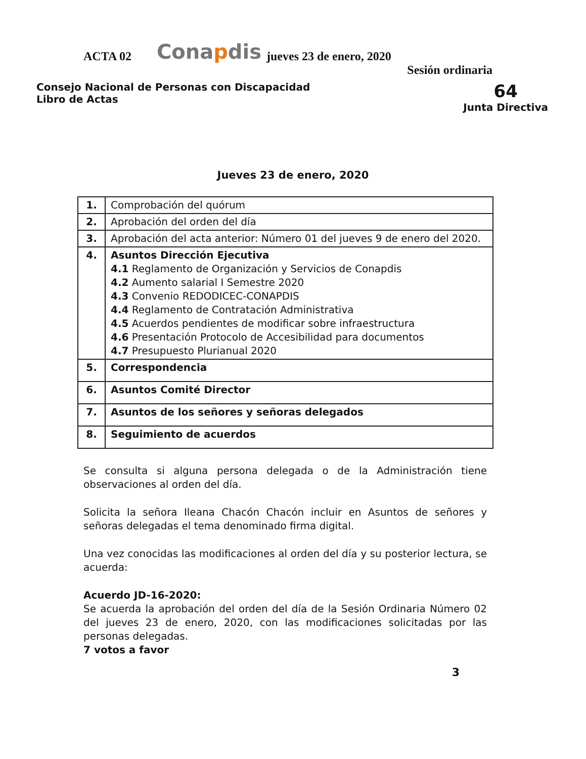ACTA 02 Conapdis jueves 23 de enero, 2020
Sesión ordinaria
Consejo Nacional de Personas con Discapacidad
Libro de Actas
64
Junta Directiva
Jueves 23 de enero, 2020
| 1. | Comprobación del quórum |
| 2. | Aprobación del orden del día |
| 3. | Aprobación del acta anterior: Número 01 del jueves 9 de enero del 2020. |
| 4. | Asuntos Dirección Ejecutiva 4.1 Reglamento de Organización y Servicios de Conapdis 4.2 Aumento salarial I Semestre 2020 4.3 Convenio REDODICEC-CONAPDIS 4.4 Reglamento de Contratación Administrativa 4.5 Acuerdos pendientes de modificar sobre infraestructura 4.6 Presentación Protocolo de Accesibilidad para documentos 4.7 Presupuesto Plurianual 2020 |
| 5. | Correspondencia |
| 6. | Asuntos Comité Director |
| 7. | Asuntos de los señores y señoras delegados |
| 8. | Seguimiento de acuerdos |
Se consulta si alguna persona delegada o de la Administración tiene observaciones al orden del día.
Solicita la señora Ileana Chacón Chacón incluir en Asuntos de señores y señoras delegadas el tema denominado firma digital.
Una vez conocidas las modificaciones al orden del día y su posterior lectura, se acuerda:
Acuerdo JD-16-2020:
Se acuerda la aprobación del orden del día de la Sesión Ordinaria Número 02 del jueves 23 de enero, 2020, con las modificaciones solicitadas por las personas delegadas.
7 votos a favor
3